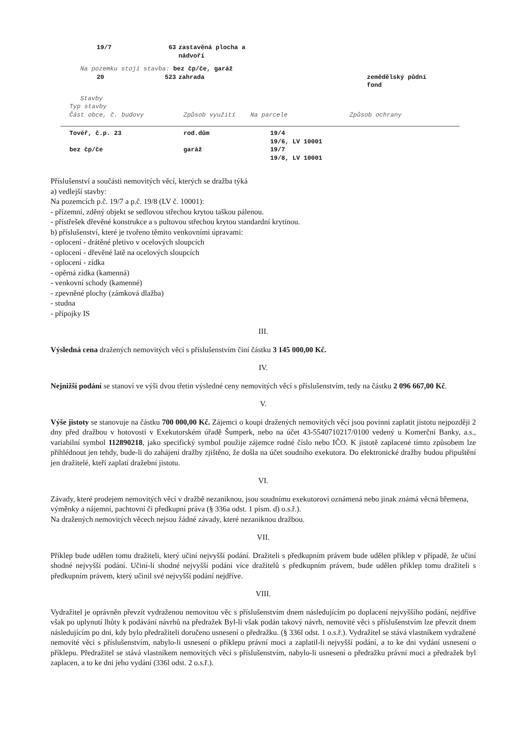| | 19/7 | 63 | zastavěná plocha a nádvoří | |
Na pozemku stojí stavba: bez čp/če, garáž
| | 20 | 523 | zahrada | zemědělský půdní fond |
Stavby
Typ stavby
| Část obce, č. budovy | Způsob využití | Na parcele | Způsob ochrany |
| Tovéř, č.p. 23 | rod.dům | 19/4 19/6, LV 10001 |
| bez čp/če | garáž | 19/7 19/8, LV 10001 |
Příslušenství a součásti nemovitých věcí, kterých se dražba týká
a) vedlejší stavby:
Na pozemcích p.č. 19/7 a p.č. 19/8 (LV č. 10001):
- přízemní, zděný objekt se sedlovou střechou krytou taškou pálenou.
- přístřešek dřevěné konstrukce a s pultovou střechou krytou standardní krytinou.
b) příslušenství, které je tvořeno těmito venkovními úpravami:
- oplocení - drátěné pletivo v ocelových sloupcích
- oplocení - dřevěné latě na ocelových sloupcích
- oplocení - zídka
- opěrná zídka (kamenná)
- venkovní schody (kamenné)
- zpevněné plochy (zámková dlažba)
- studna
- přípojky IS
III.
Výsledná cena dražených nemovitých věcí s příslušenstvím činí částku 3 145 000,00 Kč.
IV.
Nejnižší podání se stanoví ve výši dvou třetin výsledné ceny nemovitých věcí s příslušenstvím, tedy na částku 2 096 667,00 Kč.
V.
Výše jistoty se stanovuje na částku 700 000,00 Kč. Zájemci o koupi dražených nemovitých věcí jsou povinni zaplatit jistotu nejpozději 2 dny před dražbou v hotovosti v Exekutorském úřadě Šumperk, nebo na účet 43-5540710217/0100 vedený u Komerční Banky, a.s., variabilní symbol 112890218, jako specifický symbol použije zájemce rodné číslo nebo IČO. K jistotě zaplacené tímto způsobem lze přihlédnout jen tehdy, bude-li do zahájení dražby zjištěno, že došla na účet soudního exekutora. Do elektronické dražby budou připuštění jen dražitelé, kteří zaplatí dražební jistotu.
VI.
Závady, které prodejem nemovitých věcí v dražbě nezaniknou, jsou soudnímu exekutorovi oznámená nebo jinak známá věcná břemena, výměnky a nájemní, pachtovní či předkupní práva (§ 336a odst. 1 písm. d) o.s.ř.).
Na dražených nemovitých věcech nejsou žádné závady, které nezaniknou dražbou.
VII.
Příklep bude udělen tomu dražiteli, který učiní nejvyšší podání. Dražiteli s předkupním právem bude udělen příklep v případě, že učiní shodné nejvyšší podání. Učiní-li shodné nejvyšší podání více dražitelů s předkupním právem, bude udělen příklep tomu dražiteli s předkupním právem, který učinil své nejvyšší podání nejdříve.
VIII.
Vydražitel je oprávněn převzít vydraženou nemovitou věc s příslušenstvím dnem následujícím po doplacení nejvyššího podání, nejdříve však po uplynutí lhůty k podávání návrhů na předražek Byl-li však podán takový návrh, nemovité věci s příslušenstvím lze převzít dnem následujícím po dni, kdy bylo předražiteli doručeno usnesení o předražku. (§ 336l odst. 1 o.s.ř.). Vydražitel se stává vlastníkem vydražené nemovité věci s příslušenstvím, nabylo-li usnesení o příklepu právní moci a zaplatil-li nejvyšší podání, a to ke dni vydání usnesení o příklepu. Předražitel se stává vlastníkem nemovitých věcí s příslušenstvím, nabylo-li usnesení o předražku právní moci a předražek byl zaplacen, a to ke dni jeho vydání (336l odst. 2 o.s.ř.).